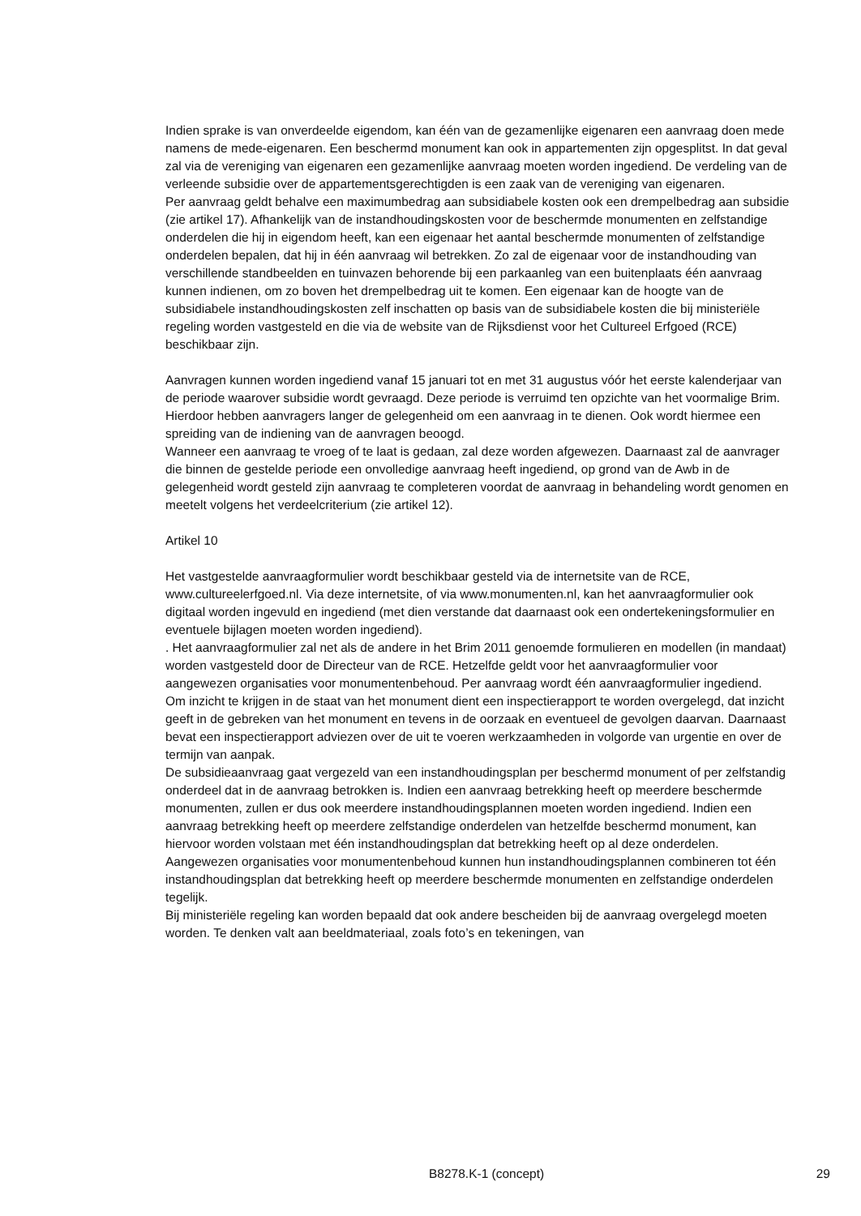Indien sprake is van onverdeelde eigendom, kan één van de gezamenlijke eigenaren een aanvraag doen mede namens de mede-eigenaren. Een beschermd monument kan ook in appartementen zijn opgesplitst. In dat geval zal via de vereniging van eigenaren een gezamenlijke aanvraag moeten worden ingediend. De verdeling van de verleende subsidie over de appartementsgerechtigden is een zaak van de vereniging van eigenaren.
Per aanvraag geldt behalve een maximumbedrag aan subsidiabele kosten ook een drempelbedrag aan subsidie (zie artikel 17). Afhankelijk van de instandhoudingskosten voor de beschermde monumenten en zelfstandige onderdelen die hij in eigendom heeft, kan een eigenaar het aantal beschermde monumenten of zelfstandige onderdelen bepalen, dat hij in één aanvraag wil betrekken. Zo zal de eigenaar voor de instandhouding van verschillende standbeelden en tuinvazen behorende bij een parkaanleg van een buitenplaats één aanvraag kunnen indienen, om zo boven het drempelbedrag uit te komen. Een eigenaar kan de hoogte van de subsidiabele instandhoudingskosten zelf inschatten op basis van de subsidiabele kosten die bij ministeriële regeling worden vastgesteld en die via de website van de Rijksdienst voor het Cultureel Erfgoed (RCE) beschikbaar zijn.
Aanvragen kunnen worden ingediend vanaf 15 januari tot en met 31 augustus vóór het eerste kalenderjaar van de periode waarover subsidie wordt gevraagd. Deze periode is verruimd ten opzichte van het voormalige Brim. Hierdoor hebben aanvragers langer de gelegenheid om een aanvraag in te dienen. Ook wordt hiermee een spreiding van de indiening van de aanvragen beoogd.
Wanneer een aanvraag te vroeg of te laat is gedaan, zal deze worden afgewezen. Daarnaast zal de aanvrager die binnen de gestelde periode een onvolledige aanvraag heeft ingediend, op grond van de Awb in de gelegenheid wordt gesteld zijn aanvraag te completeren voordat de aanvraag in behandeling wordt genomen en meetelt volgens het verdeelcriterium (zie artikel 12).
Artikel 10
Het vastgestelde aanvraagformulier wordt beschikbaar gesteld via de internetsite van de RCE, www.cultureelerfgoed.nl. Via deze internetsite, of via www.monumenten.nl, kan het aanvraagformulier ook digitaal worden ingevuld en ingediend (met dien verstande dat daarnaast ook een ondertekeningsformulier en eventuele bijlagen moeten worden ingediend).
. Het aanvraagformulier zal net als de andere in het Brim 2011 genoemde formulieren en modellen (in mandaat) worden vastgesteld door de Directeur van de RCE. Hetzelfde geldt voor het aanvraagformulier voor aangewezen organisaties voor monumentenbehoud. Per aanvraag wordt één aanvraagformulier ingediend.
Om inzicht te krijgen in de staat van het monument dient een inspectierapport te worden overgelegd, dat inzicht geeft in de gebreken van het monument en tevens in de oorzaak en eventueel de gevolgen daarvan. Daarnaast bevat een inspectierapport adviezen over de uit te voeren werkzaamheden in volgorde van urgentie en over de termijn van aanpak.
De subsidieaanvraag gaat vergezeld van een instandhoudingsplan per beschermd monument of per zelfstandig onderdeel dat in de aanvraag betrokken is. Indien een aanvraag betrekking heeft op meerdere beschermde monumenten, zullen er dus ook meerdere instandhoudingsplannen moeten worden ingediend. Indien een aanvraag betrekking heeft op meerdere zelfstandige onderdelen van hetzelfde beschermd monument, kan hiervoor worden volstaan met één instandhoudingsplan dat betrekking heeft op al deze onderdelen.
Aangewezen organisaties voor monumentenbehoud kunnen hun instandhoudingsplannen combineren tot één instandhoudingsplan dat betrekking heeft op meerdere beschermde monumenten en zelfstandige onderdelen tegelijk.
Bij ministeriële regeling kan worden bepaald dat ook andere bescheiden bij de aanvraag overgelegd moeten worden. Te denken valt aan beeldmateriaal, zoals foto’s en tekeningen, van
B8278.K-1 (concept) 29